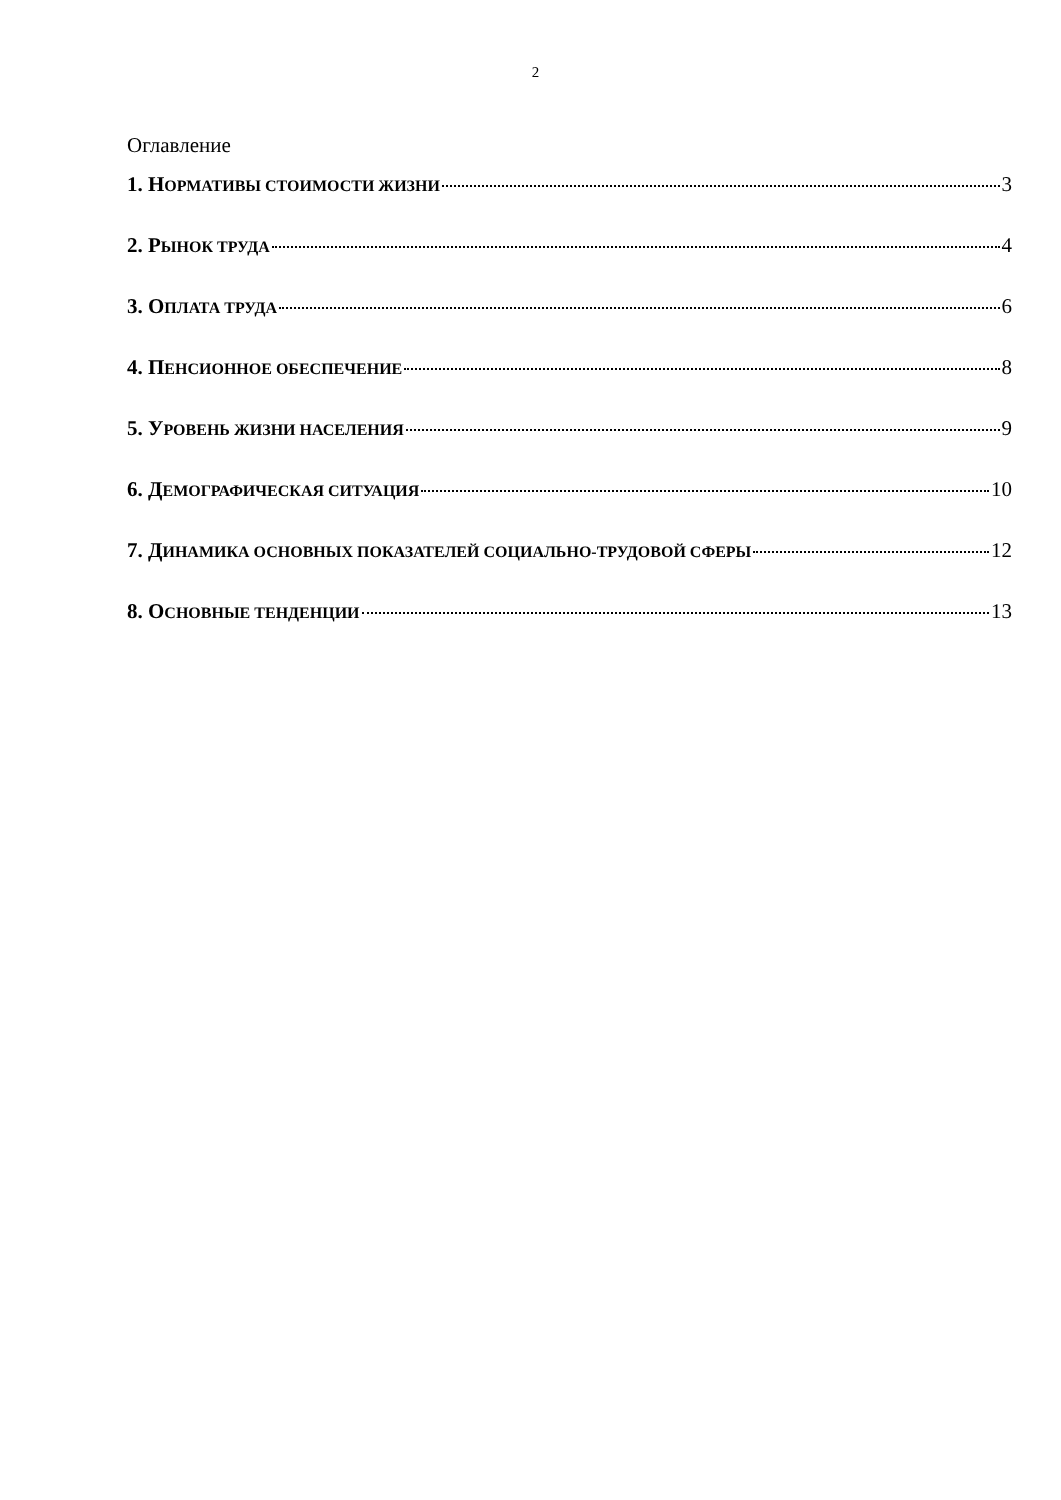2
Оглавление
1. НОРМАТИВЫ СТОИМОСТИ ЖИЗНИ 3
2. РЫНОК ТРУДА 4
3. ОПЛАТА ТРУДА 6
4. ПЕНСИОННОЕ ОБЕСПЕЧЕНИЕ 8
5. УРОВЕНЬ ЖИЗНИ НАСЕЛЕНИЯ 9
6. ДЕМОГРАФИЧЕСКАЯ СИТУАЦИЯ 10
7. ДИНАМИКА ОСНОВНЫХ ПОКАЗАТЕЛЕЙ СОЦИАЛЬНО-ТРУДОВОЙ СФЕРЫ 12
8. ОСНОВНЫЕ ТЕНДЕНЦИИ 13